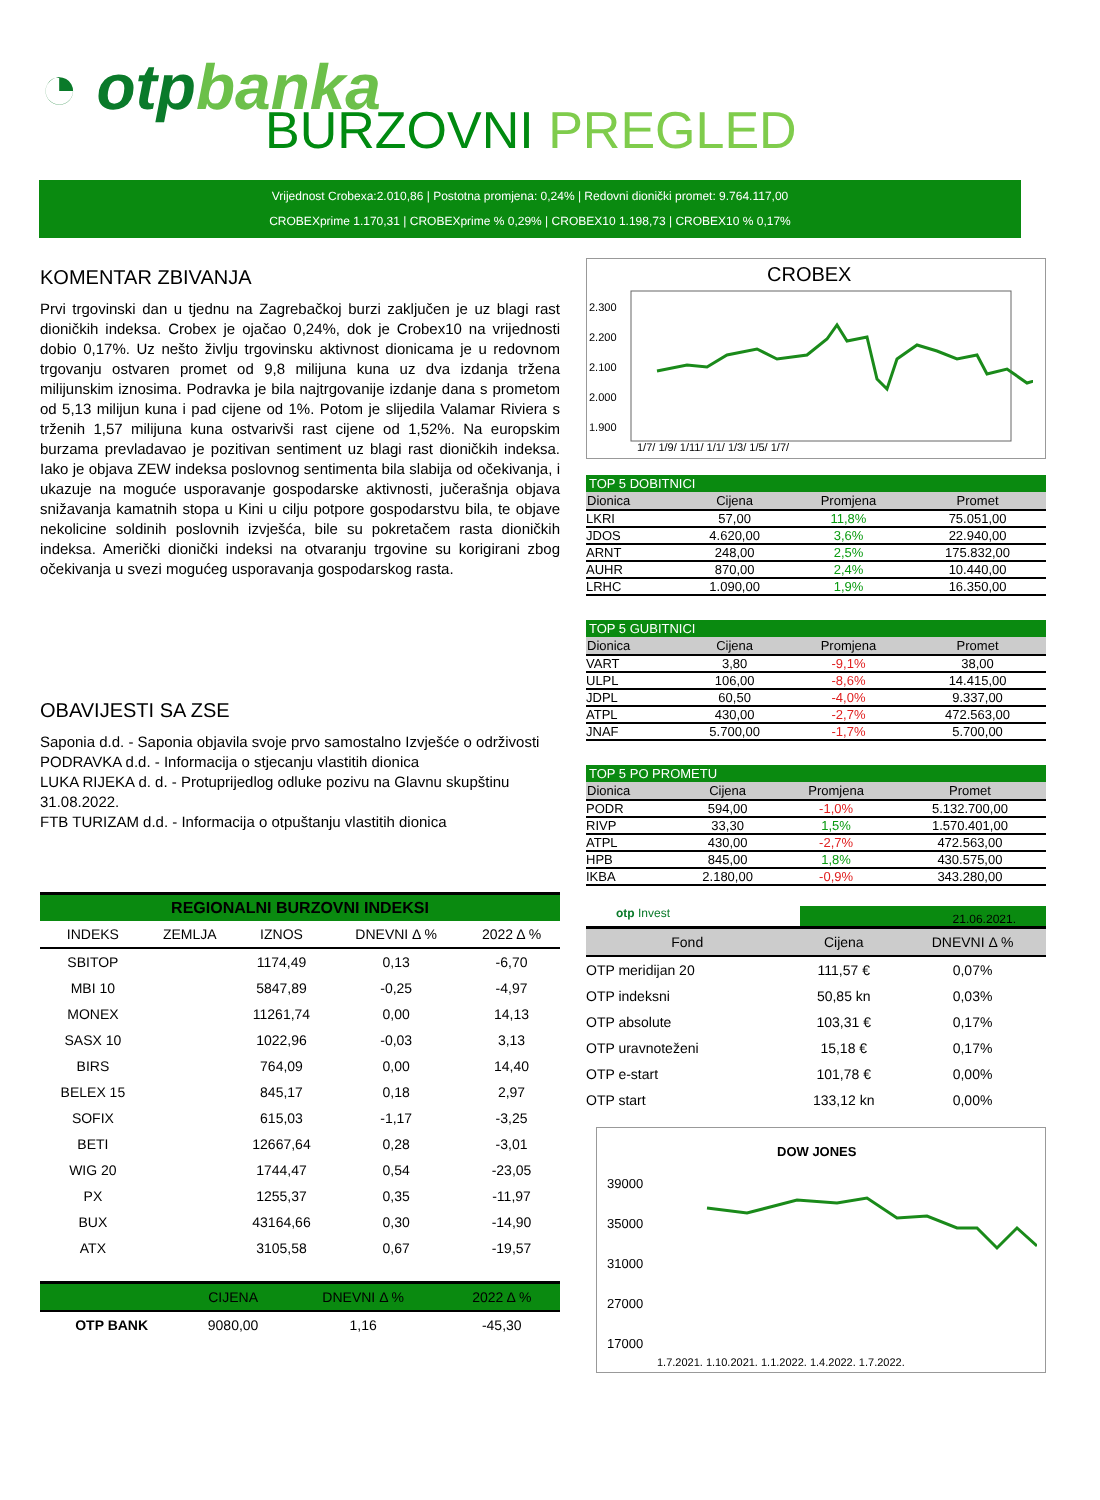◔ otpbanka
BURZOVNI PREGLED
Vrijednost Crobexa:2.010,86 | Postotna promjena: 0,24% | Redovni dionički promet: 9.764.117,00
CROBEXprime 1.170,31 | CROBEXprime % 0,29% | CROBEX10 1.198,73 | CROBEX10 % 0,17%
KOMENTAR ZBIVANJA
Prvi trgovinski dan u tjednu na Zagrebačkoj burzi zaključen je uz blagi rast dioničkih indeksa. Crobex je ojačao 0,24%, dok je Crobex10 na vrijednosti dobio 0,17%. Uz nešto življu trgovinsku aktivnost dionicama je u redovnom trgovanju ostvaren promet od 9,8 milijuna kuna uz dva izdanja tržena milijunskim iznosima. Podravka je bila najtrgovanije izdanje dana s prometom od 5,13 milijun kuna i pad cijene od 1%. Potom je slijedila Valamar Riviera s trženih 1,57 milijuna kuna ostvarivši rast cijene od 1,52%. Na europskim burzama prevladavao je pozitivan sentiment uz blagi rast dioničkih indeksa. Iako je objava ZEW indeksa poslovnog sentimenta bila slabija od očekivanja, i ukazuje na moguće usporavanje gospodarske aktivnosti, jučerašnja objava snižavanja kamatnih stopa u Kini u cilju potpore gospodarstvu bila, te objave nekolicine soldinih poslovnih izvješća, bile su pokretačem rasta dioničkih indeksa. Američki dionički indeksi na otvaranju trgovine su korigirani zbog očekivanja u svezi mogućeg usporavanja gospodarskog rasta.
OBAVIJESTI SA ZSE
Saponia d.d. - Saponia objavila svoje prvo samostalno Izvješće o održivosti
PODRAVKA d.d. - Informacija o stjecanju vlastitih dionica
LUKA RIJEKA d. d. - Protuprijedlog odluke pozivu na Glavnu skupštinu 31.08.2022.
FTB TURIZAM d.d. - Informacija o otpuštanju vlastitih dionica
REGIONALNI BURZOVNI INDEKSI
| INDEKS | ZEMLJA | IZNOS | DNEVNI Δ % | 2022 Δ % |
| --- | --- | --- | --- | --- |
| SBITOP | | 1174,49 | 0,13 | -6,70 |
| MBI 10 | | 5847,89 | -0,25 | -4,97 |
| MONEX | | 11261,74 | 0,00 | 14,13 |
| SASX 10 | | 1022,96 | -0,03 | 3,13 |
| BIRS | | 764,09 | 0,00 | 14,40 |
| BELEX 15 | | 845,17 | 0,18 | 2,97 |
| SOFIX | | 615,03 | -1,17 | -3,25 |
| BETI | | 12667,64 | 0,28 | -3,01 |
| WIG 20 | | 1744,47 | 0,54 | -23,05 |
| PX | | 1255,37 | 0,35 | -11,97 |
| BUX | | 43164,66 | 0,30 | -14,90 |
| ATX | | 3105,58 | 0,67 | -19,57 |
| | | CIJENA | DNEVNI Δ % | 2022 Δ % |
| --- | --- | --- | --- | --- |
| OTP BANK | | 9080,00 | 1,16 | -45,30 |
CROBEX
2.300
2.200
2.100
2.000
1.900
1/7/ 1/9/ 1/11/ 1/1/ 1/3/ 1/5/ 1/7/
TOP 5 DOBITNICI
| Dionica | Cijena | Promjena | Promet |
| --- | --- | --- | --- |
| LKRI | 57,00 | 11,8% | 75.051,00 |
| JDOS | 4.620,00 | 3,6% | 22.940,00 |
| ARNT | 248,00 | 2,5% | 175.832,00 |
| AUHR | 870,00 | 2,4% | 10.440,00 |
| LRHC | 1.090,00 | 1,9% | 16.350,00 |
TOP 5 GUBITNICI
| Dionica | Cijena | Promjena | Promet |
| --- | --- | --- | --- |
| VART | 3,80 | -9,1% | 38,00 |
| ULPL | 106,00 | -8,6% | 14.415,00 |
| JDPL | 60,50 | -4,0% | 9.337,00 |
| ATPL | 430,00 | -2,7% | 472.563,00 |
| JNAF | 5.700,00 | -1,7% | 5.700,00 |
TOP 5 PO PROMETU
| Dionica | Cijena | Promjena | Promet |
| --- | --- | --- | --- |
| PODR | 594,00 | -1,0% | 5.132.700,00 |
| RIVP | 33,30 | 1,5% | 1.570.401,00 |
| ATPL | 430,00 | -2,7% | 472.563,00 |
| HPB | 845,00 | 1,8% | 430.575,00 |
| IKBA | 2.180,00 | -0,9% | 343.280,00 |
otp Invest
21.06.2021.
| Fond | Cijena | DNEVNI Δ % |
| --- | --- | --- |
| OTP meridijan 20 | 111,57 € | 0,07% |
| OTP indeksni | 50,85 kn | 0,03% |
| OTP absolute | 103,31 € | 0,17% |
| OTP uravnoteženi | 15,18 € | 0,17% |
| OTP e-start | 101,78 € | 0,00% |
| OTP start | 133,12 kn | 0,00% |
DOW JONES
39000
35000
31000
27000
17000
1.7.2021. 1.10.2021. 1.1.2022. 1.4.2022. 1.7.2022.